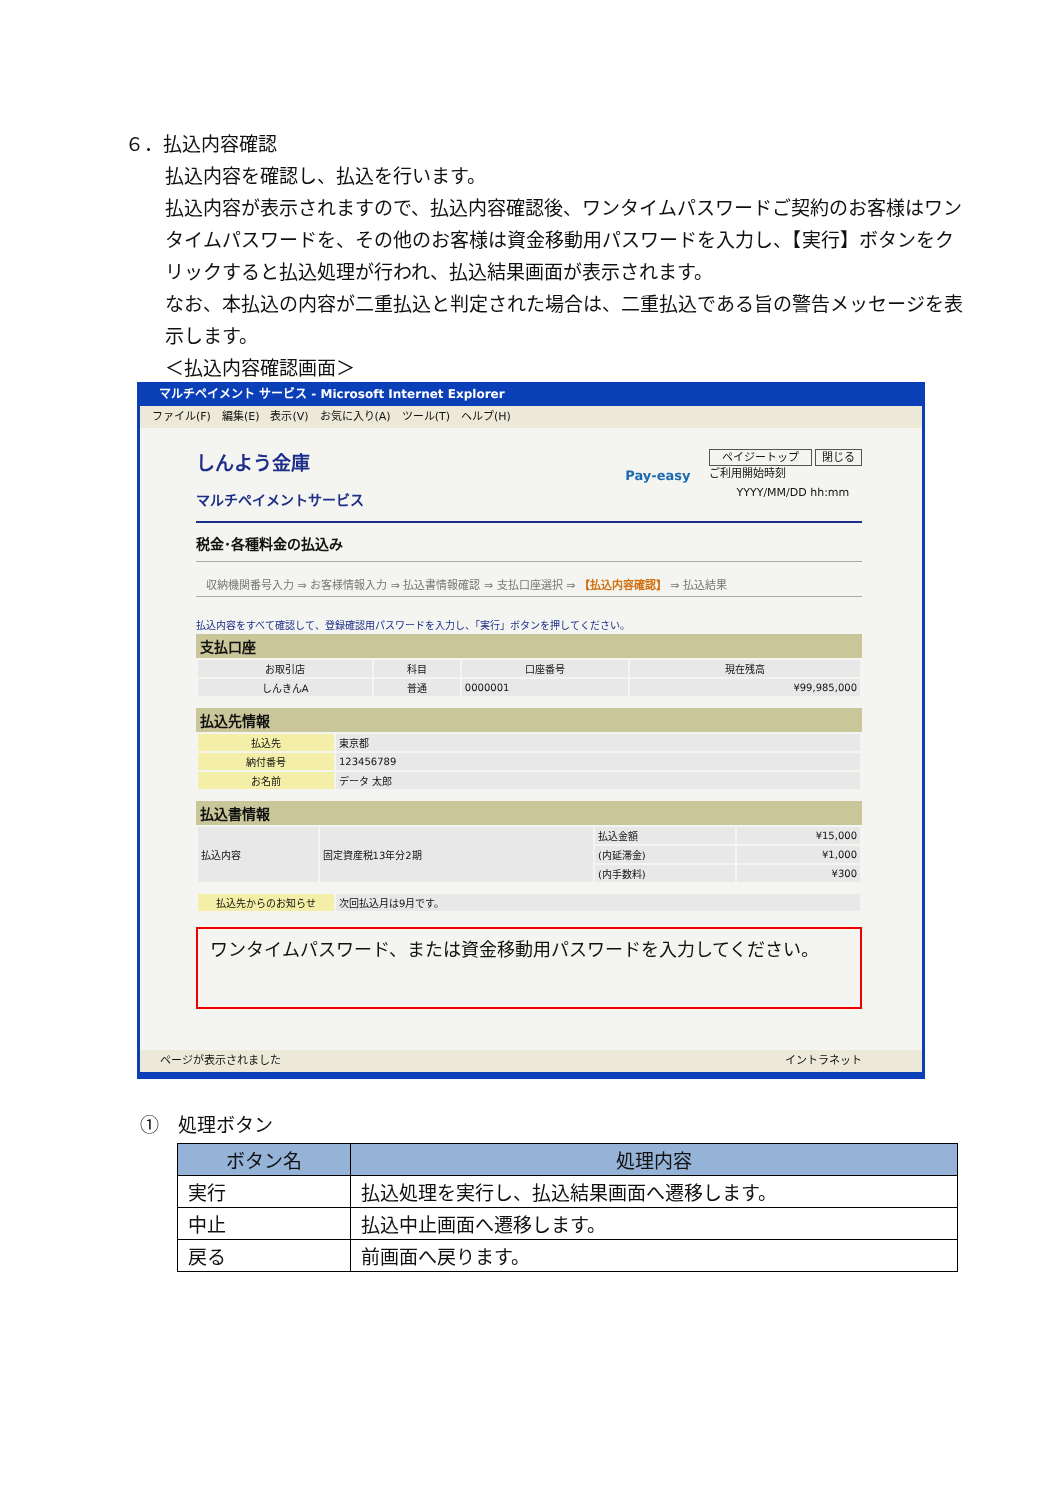６．払込内容確認
払込内容を確認し、払込を行います。
払込内容が表示されますので、払込内容確認後、ワンタイムパスワードご契約のお客様はワンタイムパスワードを、その他のお客様は資金移動用パスワードを入力し、【実行】ボタンをクリックすると払込処理が行われ、払込結果画面が表示されます。
なお、本払込の内容が二重払込と判定された場合は、二重払込である旨の警告メッセージを表示します。
＜払込内容確認画面＞
マルチペイメント サービス - Microsoft Internet Explorer
ファイル(F)　編集(E)　表示(V)　お気に入り(A)　ツール(T)　ヘルプ(H)
しんよう金庫
マルチペイメントサービス
Pay-easy
ペイジートップ 閉じる
ご利用開始時刻
YYYY/MM/DD hh:mm
税金･各種料金の払込み
収納機関番号入力 ⇒ お客様情報入力 ⇒ 払込書情報確認 ⇒ 支払口座選択 ⇒ 【払込内容確認】 ⇒ 払込結果
払込内容をすべて確認して、登録確認用パスワードを入力し、「実行」ボタンを押してください。
支払口座
| お取引店 | 科目 | 口座番号 | 現在残高 |
| しんきんA | 普通 | 0000001 | ¥99,985,000 |
払込先情報
| 払込先 | 東京都 |
| 納付番号 | 123456789 |
| お名前 | データ 太郎 |
払込書情報
| 払込内容 | 固定資産税13年分2期 | 払込金額 | ¥15,000 |
| | | (内延滞金) | ¥1,000 |
| | | (内手数料) | ¥300 |
| 払込先からのお知らせ | 次回払込月は9月です。 |
ワンタイムパスワード、または資金移動用パスワードを入力してください。
ページが表示されました イントラネット
①　処理ボタン
| ボタン名 | 処理内容 |
| --- | --- |
| 実行 | 払込処理を実行し、払込結果画面へ遷移します。 |
| 中止 | 払込中止画面へ遷移します。 |
| 戻る | 前画面へ戻ります。 |